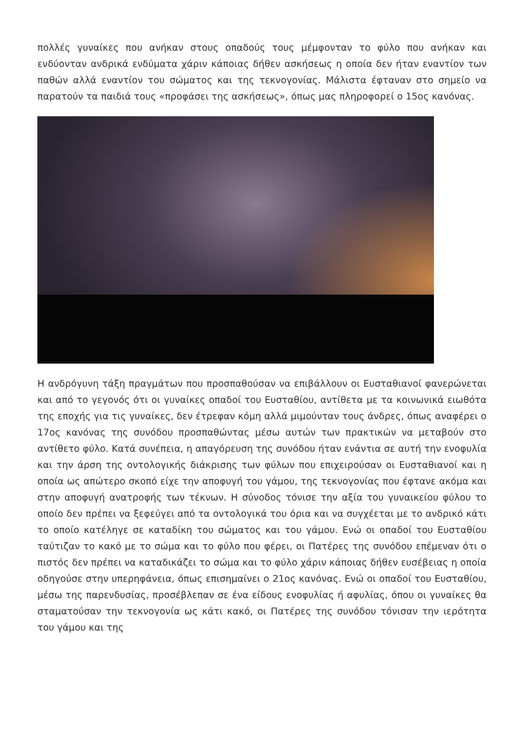πολλές γυναίκες που ανήκαν στους οπαδούς τους μέμφονταν το φύλο που ανήκαν και ενδύονταν ανδρικά ενδύματα χάριν κάποιας δήθεν ασκήσεως η οποία δεν ήταν εναντίον των παθών αλλά εναντίον του σώματος και της τεκνογονίας. Μάλιστα έφταναν στο σημείο να παρατούν τα παιδιά τους «προφάσει της ασκήσεως», όπως μας πληροφορεί ο 15ος κανόνας.
Η ανδρόγυνη τάξη πραγμάτων που προσπαθούσαν να επιβάλλουν οι Ευσταθιανοί φανερώνεται και από το γεγονός ότι οι γυναίκες οπαδοί του Ευσταθίου, αντίθετα με τα κοινωνικά ειωθότα της εποχής για τις γυναίκες, δεν έτρεφαν κόμη αλλά μιμούνταν τους άνδρες, όπως αναφέρει ο 17ος κανόνας της συνόδου προσπαθώντας μέσω αυτών των πρακτικών να μεταβούν στο αντίθετο φύλο. Κατά συνέπεια, η απαγόρευση της συνόδου ήταν ενάντια σε αυτή την ενοφυλία και την άρση της οντολογικής διάκρισης των φύλων που επιχειρούσαν οι Ευσταθιανοί και η οποία ως απώτερο σκοπό είχε την αποφυγή του γάμου, της τεκνογονίας που έφτανε ακόμα και στην αποφυγή ανατροφής των τέκνων. Η σύνοδος τόνισε την αξία του γυναικείου φύλου το οποίο δεν πρέπει να ξεφεύγει από τα οντολογικά του όρια και να συγχέεται με το ανδρικό κάτι το οποίο κατέληγε σε καταδίκη του σώματος και του γάμου. Ενώ οι οπαδοί του Ευσταθίου ταύτιζαν το κακό με το σώμα και το φύλο που φέρει, οι Πατέρες της συνόδου επέμεναν ότι ο πιστός δεν πρέπει να καταδικάζει το σώμα και το φύλο χάριν κάποιας δήθεν ευσέβειας η οποία οδηγούσε στην υπερηφάνεια, όπως επισημαίνει ο 21ος κανόνας. Ενώ οι οπαδοί του Ευσταθίου, μέσω της παρενδυσίας, προσέβλεπαν σε ένα είδους ενοφυλίας ή αφυλίας, όπου οι γυναίκες θα σταματούσαν την τεκνογονία ως κάτι κακό, οι Πατέρες της συνόδου τόνισαν την ιερότητα του γάμου και της